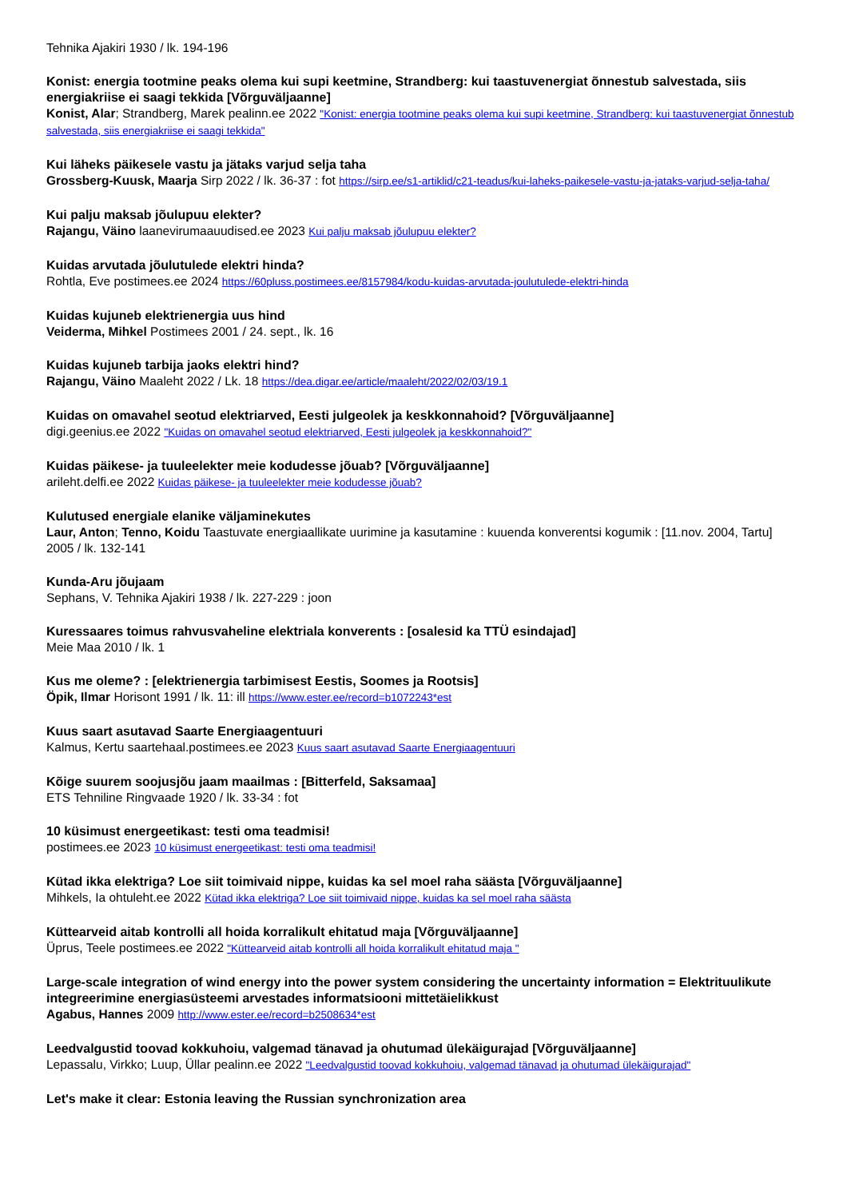Tehnika Ajakiri 1930 / lk. 194-196
Konist: energia tootmine peaks olema kui supi keetmine, Strandberg: kui taastuvenergiat õnnestub salvestada, siis energiakriise ei saagi tekkida [Võrguväljaanne]
Konist, Alar; Strandberg, Marek pealinn.ee 2022 "Konist: energia tootmine peaks olema kui supi keetmine, Strandberg: kui taastuvenergiat õnnestub salvestada, siis energiakriise ei saagi tekkida"
Kui läheks päikesele vastu ja jätaks varjud selja taha
Grossberg-Kuusk, Maarja Sirp 2022 / lk. 36-37 : fot https://sirp.ee/s1-artiklid/c21-teadus/kui-laheks-paikesele-vastu-ja-jataks-varjud-selja-taha/
Kui palju maksab jõulupuu elekter?
Rajangu, Väino laanevirumaauudised.ee 2023 Kui palju maksab jõulupuu elekter?
Kuidas arvutada jõulutulede elektri hinda?
Rohtla, Eve postimees.ee 2024 https://60pluss.postimees.ee/8157984/kodu-kuidas-arvutada-joulutulede-elektri-hinda
Kuidas kujuneb elektrienergia uus hind
Veiderma, Mihkel Postimees 2001 / 24. sept., lk. 16
Kuidas kujuneb tarbija jaoks elektri hind?
Rajangu, Väino Maaleht 2022 / Lk. 18 https://dea.digar.ee/article/maaleht/2022/02/03/19.1
Kuidas on omavahel seotud elektriarved, Eesti julgeolek ja keskkonnahoid? [Võrguväljaanne]
digi.geenius.ee 2022 "Kuidas on omavahel seotud elektriarved, Eesti julgeolek ja keskkonnahoid?"
Kuidas päikese- ja tuuleelekter meie kodudesse jõuab? [Võrguväljaanne]
arileht.delfi.ee 2022 Kuidas päikese- ja tuuleelekter meie kodudesse jõuab?
Kulutused energiale elanike väljaminekutes
Laur, Anton; Tenno, Koidu Taastuvate energiaallikate uurimine ja kasutamine : kuuenda konverentsi kogumik : [11.nov. 2004, Tartu] 2005 / lk. 132-141
Kunda-Aru jõujaam
Sephans, V. Tehnika Ajakiri 1938 / lk. 227-229 : joon
Kuressaares toimus rahvusvaheline elektriala konverents : [osalesid ka TTÜ esindajad]
Meie Maa 2010 / lk. 1
Kus me oleme? : [elektrienergia tarbimisest Eestis, Soomes ja Rootsis]
Öpik, Ilmar Horisont 1991 / lk. 11: ill https://www.ester.ee/record=b1072243*est
Kuus saart asutavad Saarte Energiaagentuuri
Kalmus, Kertu saartehaal.postimees.ee 2023 Kuus saart asutavad Saarte Energiaagentuuri
Kõige suurem soojusjõu jaam maailmas : [Bitterfeld, Saksamaa]
ETS Tehniline Ringvaade 1920 / lk. 33-34 : fot
10 küsimust energeetikast: testi oma teadmisi!
postimees.ee 2023 10 küsimust energeetikast: testi oma teadmisi!
Kütad ikka elektriga? Loe siit toimivaid nippe, kuidas ka sel moel raha säästa [Võrguväljaanne]
Mihkels, Ia ohtuleht.ee 2022 Kütad ikka elektriga? Loe siit toimivaid nippe, kuidas ka sel moel raha säästa
Küttearveid aitab kontrolli all hoida korralikult ehitatud maja [Võrguväljaanne]
Üprus, Teele postimees.ee 2022 "Küttearveid aitab kontrolli all hoida korralikult ehitatud maja "
Large-scale integration of wind energy into the power system considering the uncertainty information = Elektrituulikute integreerimine energiasüsteemi arvestades informatsiooni mittetäielikkust
Agabus, Hannes 2009 http://www.ester.ee/record=b2508634*est
Leedvalgustid toovad kokkuhoiu, valgemad tänavad ja ohutumad ülekäigurajad [Võrguväljaanne]
Lepassalu, Virkko; Luup, Üllar pealinn.ee 2022 "Leedvalgustid toovad kokkuhoiu, valgemad tänavad ja ohutumad ülekäigurajad"
Let's make it clear: Estonia leaving the Russian synchronization area